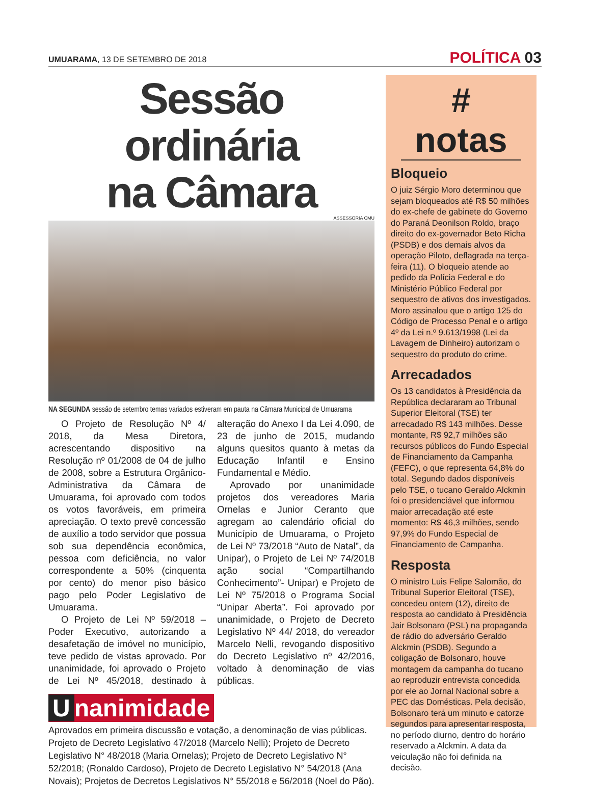UMUARAMA, 13 DE SETEMBRO DE 2018
POLÍTICA 03
Sessão ordinária
na Câmara
ASSESSORIA CMU
NA SEGUNDA sessão de setembro temas variados estiveram em pauta na Câmara Municipal de Umuarama
O Projeto de Resolução Nº 4/ 2018, da Mesa Diretora, acrescentando dispositivo na Resolução nº 01/2008 de 04 de julho de 2008, sobre a Estrutura Orgânico-Administrativa da Câmara de Umuarama, foi aprovado com todos os votos favoráveis, em primeira apreciação. O texto prevê concessão de auxílio a todo servidor que possua sob sua dependência econômica, pessoa com deficiência, no valor correspondente a 50% (cinquenta por cento) do menor piso básico pago pelo Poder Legislativo de Umuarama.
O Projeto de Lei Nº 59/2018 – Poder Executivo, autorizando a desafetação de imóvel no município, teve pedido de vistas aprovado. Por unanimidade, foi aprovado o Projeto de Lei Nº 45/2018, destinado à alteração do Anexo I da Lei 4.090, de 23 de junho de 2015, mudando alguns quesitos quanto à metas da Educação Infantil e Ensino Fundamental e Médio.
Aprovado por unanimidade projetos dos vereadores Maria Ornelas e Junior Ceranto que agregam ao calendário oficial do Município de Umuarama, o Projeto de Lei Nº 73/2018 “Auto de Natal”, da Unipar), o Projeto de Lei Nº 74/2018 ação social “Compartilhando Conhecimento”- Unipar) e Projeto de Lei Nº 75/2018 o Programa Social “Unipar Aberta”. Foi aprovado por unanimidade, o Projeto de Decreto Legislativo Nº 44/ 2018, do vereador Marcelo Nelli, revogando dispositivo do Decreto Legislativo nº 42/2016, voltado à denominação de vias públicas.
Unanimidade
Aprovados em primeira discussão e votação, a denominação de vias públicas. Projeto de Decreto Legislativo 47/2018 (Marcelo Nelli); Projeto de Decreto Legislativo N° 48/2018 (Maria Ornelas); Projeto de Decreto Legislativo N° 52/2018; (Ronaldo Cardoso), Projeto de Decreto Legislativo N° 54/2018 (Ana Novais); Projetos de Decretos Legislativos N° 55/2018 e 56/2018 (Noel do Pão).
# notas
Bloqueio
O juiz Sérgio Moro determinou que sejam bloqueados até R$ 50 milhões do ex-chefe de gabinete do Governo do Paraná Deonilson Roldo, braço direito do ex-governador Beto Richa (PSDB) e dos demais alvos da operação Piloto, deflagrada na terça-feira (11). O bloqueio atende ao pedido da Polícia Federal e do Ministério Público Federal por sequestro de ativos dos investigados. Moro assinalou que o artigo 125 do Código de Processo Penal e o artigo 4º da Lei n.º 9.613/1998 (Lei da Lavagem de Dinheiro) autorizam o sequestro do produto do crime.
Arrecadados
Os 13 candidatos à Presidência da República declararam ao Tribunal Superior Eleitoral (TSE) ter arrecadado R$ 143 milhões. Desse montante, R$ 92,7 milhões são recursos públicos do Fundo Especial de Financiamento da Campanha (FEFC), o que representa 64,8% do total. Segundo dados disponíveis pelo TSE, o tucano Geraldo Alckmin foi o presidenciável que informou maior arrecadação até este momento: R$ 46,3 milhões, sendo 97,9% do Fundo Especial de Financiamento de Campanha.
Resposta
O ministro Luis Felipe Salomão, do Tribunal Superior Eleitoral (TSE), concedeu ontem (12), direito de resposta ao candidato à Presidência Jair Bolsonaro (PSL) na propaganda de rádio do adversário Geraldo Alckmin (PSDB). Segundo a coligação de Bolsonaro, houve montagem da campanha do tucano ao reproduzir entrevista concedida por ele ao Jornal Nacional sobre a PEC das Domésticas. Pela decisão, Bolsonaro terá um minuto e catorze segundos para apresentar resposta, no período diurno, dentro do horário reservado a Alckmin. A data da veiculação não foi definida na decisão.